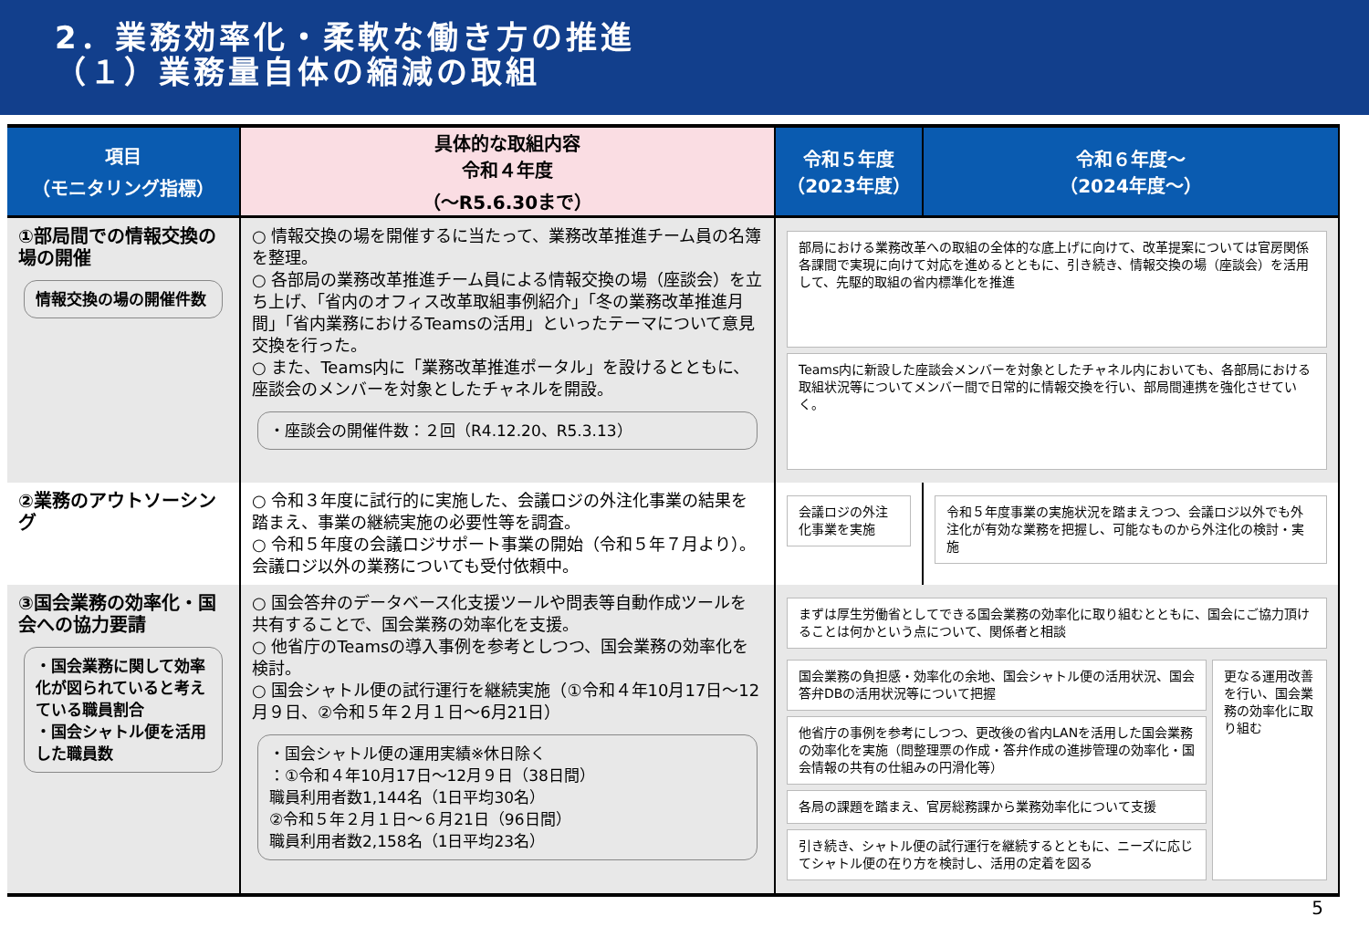2．業務効率化・柔軟な働き方の推進
（１）業務量自体の縮減の取組
| 項目 （モニタリング指標） | 具体的な取組内容 令和４年度 （～R5.6.30まで） | 令和５年度 （2023年度） | 令和６年度～ （2024年度～） |
| --- | --- | --- | --- |
| ①部局間での情報交換の場の開催 情報交換の場の開催件数 | ○ 情報交換の場を開催するに当たって、業務改革推進チーム員の名簿を整理。 ○ 各部局の業務改革推進チーム員による情報交換の場（座談会）を立ち上げ、「省内のオフィス改革取組事例紹介」「冬の業務改革推進月間」「省内業務におけるTeamsの活用」といったテーマについて意見交換を行った。 ○ また、Teams内に「業務改革推進ポータル」を設けるとともに、座談会のメンバーを対象としたチャネルを開設。 ・座談会の開催件数：２回（R4.12.20、R5.3.13） | 部局における業務改革への取組の全体的な底上げに向けて、改革提案については官房関係各課間で実現に向けて対応を進めるとともに、引き続き、情報交換の場（座談会）を活用して、先駆的取組の省内標準化を推進 Teams内に新設した座談会メンバーを対象としたチャネル内においても、各部局における取組状況等についてメンバー間で日常的に情報交換を行い、部局間連携を強化させていく。 | |
| ②業務のアウトソーシング | ○ 令和３年度に試行的に実施した、会議ロジの外注化事業の結果を踏まえ、事業の継続実施の必要性等を調査。 ○ 令和５年度の会議ロジサポート事業の開始（令和５年７月より）。会議ロジ以外の業務についても受付依頼中。 | 会議ロジの外注化事業を実施 | 令和５年度事業の実施状況を踏まえつつ、会議ロジ以外でも外注化が有効な業務を把握し、可能なものから外注化の検討・実施 |
| ③国会業務の効率化・国会への協力要請 ・国会業務に関して効率化が図られていると考えている職員割合 ・国会シャトル便を活用した職員数 | ○ 国会答弁のデータベース化支援ツールや問表等自動作成ツールを共有することで、国会業務の効率化を支援。 ○ 他省庁のTeamsの導入事例を参考としつつ、国会業務の効率化を検討。 ○ 国会シャトル便の試行運行を継続実施（①令和４年10月17日～12月９日、②令和５年２月１日～6月21日） ・国会シャトル便の運用実績※休日除く ：①令和４年10月17日～12月９日（38日間） 職員利用者数1,144名（1日平均30名） ②令和５年２月１日～６月21日（96日間） 職員利用者数2,158名（1日平均23名） | まずは厚生労働省としてできる国会業務の効率化に取り組むとともに、国会にご協力頂けることは何かという点について、関係者と相談 国会業務の負担感・効率化の余地、国会シャトル便の活用状況、国会答弁DBの活用状況等について把握 他省庁の事例を参考にしつつ、更改後の省内LANを活用した国会業務の効率化を実施（問整理票の作成・答弁作成の進捗管理の効率化・国会情報の共有の仕組みの円滑化等） 各局の課題を踏まえ、官房総務課から業務効率化について支援 引き続き、シャトル便の試行運行を継続するとともに、ニーズに応じてシャトル便の在り方を検討し、活用の定着を図る 更なる運用改善を行い、国会業務の効率化に取り組む | |
5